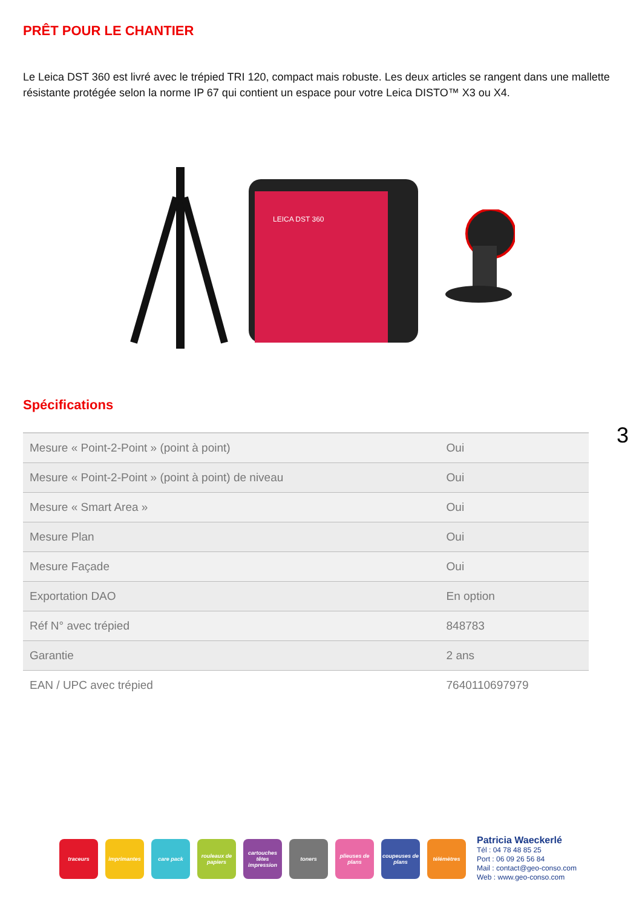PRÊT POUR LE CHANTIER
Le Leica DST 360 est livré avec le trépied TRI 120, compact mais robuste. Les deux articles se rangent dans une mallette résistante protégée selon la norme IP 67 qui contient un espace pour votre Leica DISTO™ X3 ou X4.
LEICA DST 360
Spécifications
| Mesure « Point-2-Point » (point à point) | Oui |
| Mesure « Point-2-Point » (point à point) de niveau | Oui |
| Mesure « Smart Area » | Oui |
| Mesure Plan | Oui |
| Mesure Façade | Oui |
| Exportation DAO | En option |
| Réf N° avec trépied | 848783 |
| Garantie | 2 ans |
| EAN / UPC avec trépied | 7640110697979 |
3
traceurs imprimantes care pack
rouleaux de papiers
cartouches têtes impression
toners
plieuses de plans
coupeuses de plans
télémètres
Patricia Waeckerlé
Tél : 04 78 48 85 25
Port : 06 09 26 56 84
Mail : contact@geo-conso.com
Web : www.geo-conso.com